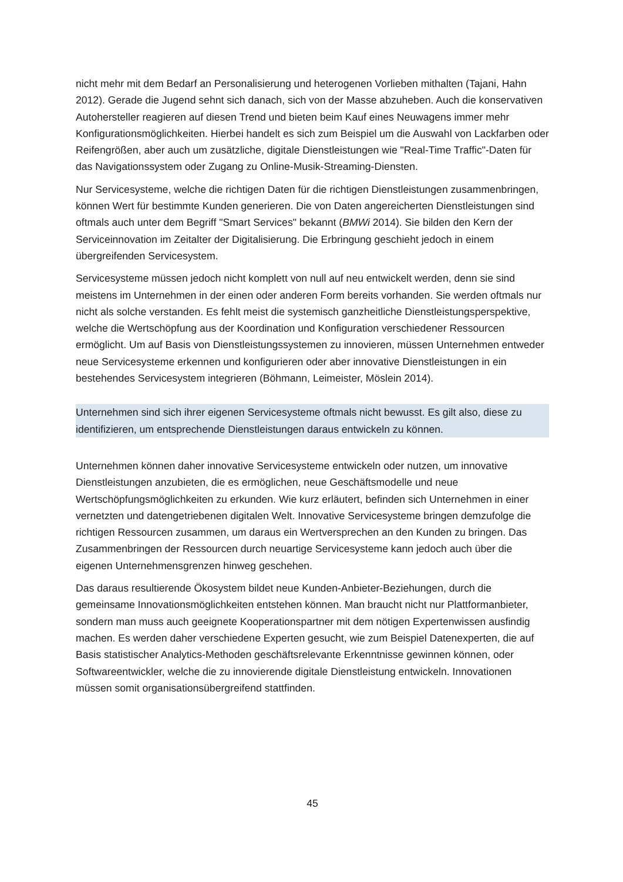nicht mehr mit dem Bedarf an Personalisierung und heterogenen Vorlieben mithalten (Tajani, Hahn 2012). Gerade die Jugend sehnt sich danach, sich von der Masse abzuheben. Auch die konservativen Autohersteller reagieren auf diesen Trend und bieten beim Kauf eines Neuwagens immer mehr Konfigurationsmöglichkeiten. Hierbei handelt es sich zum Beispiel um die Auswahl von Lackfarben oder Reifengrößen, aber auch um zusätzliche, digitale Dienstleistungen wie "Real-Time Traffic"-Daten für das Navigationssystem oder Zugang zu Online-Musik-Streaming-Diensten.
Nur Servicesysteme, welche die richtigen Daten für die richtigen Dienstleistungen zusammenbringen, können Wert für bestimmte Kunden generieren. Die von Daten angereicherten Dienstleistungen sind oftmals auch unter dem Begriff "Smart Services" bekannt (BMWi 2014). Sie bilden den Kern der Serviceinnovation im Zeitalter der Digitalisierung. Die Erbringung geschieht jedoch in einem übergreifenden Servicesystem.
Servicesysteme müssen jedoch nicht komplett von null auf neu entwickelt werden, denn sie sind meistens im Unternehmen in der einen oder anderen Form bereits vorhanden. Sie werden oftmals nur nicht als solche verstanden. Es fehlt meist die systemisch ganzheitliche Dienstleistungsperspektive, welche die Wertschöpfung aus der Koordination und Konfiguration verschiedener Ressourcen ermöglicht. Um auf Basis von Dienstleistungssystemen zu innovieren, müssen Unternehmen entweder neue Servicesysteme erkennen und konfigurieren oder aber innovative Dienstleistungen in ein bestehendes Servicesystem integrieren (Böhmann, Leimeister, Möslein 2014).
Unternehmen sind sich ihrer eigenen Servicesysteme oftmals nicht bewusst. Es gilt also, diese zu identifizieren, um entsprechende Dienstleistungen daraus entwickeln zu können.
Unternehmen können daher innovative Servicesysteme entwickeln oder nutzen, um innovative Dienstleistungen anzubieten, die es ermöglichen, neue Geschäftsmodelle und neue Wertschöpfungsmöglichkeiten zu erkunden. Wie kurz erläutert, befinden sich Unternehmen in einer vernetzten und datengetriebenen digitalen Welt. Innovative Servicesysteme bringen demzufolge die richtigen Ressourcen zusammen, um daraus ein Wertversprechen an den Kunden zu bringen. Das Zusammenbringen der Ressourcen durch neuartige Servicesysteme kann jedoch auch über die eigenen Unternehmensgrenzen hinweg geschehen.
Das daraus resultierende Ökosystem bildet neue Kunden-Anbieter-Beziehungen, durch die gemeinsame Innovationsmöglichkeiten entstehen können. Man braucht nicht nur Plattformanbieter, sondern man muss auch geeignete Kooperationspartner mit dem nötigen Expertenwissen ausfindig machen. Es werden daher verschiedene Experten gesucht, wie zum Beispiel Datenexperten, die auf Basis statistischer Analytics-Methoden geschäftsrelevante Erkenntnisse gewinnen können, oder Softwareentwickler, welche die zu innovierende digitale Dienstleistung entwickeln. Innovationen müssen somit organisationsübergreifend stattfinden.
45